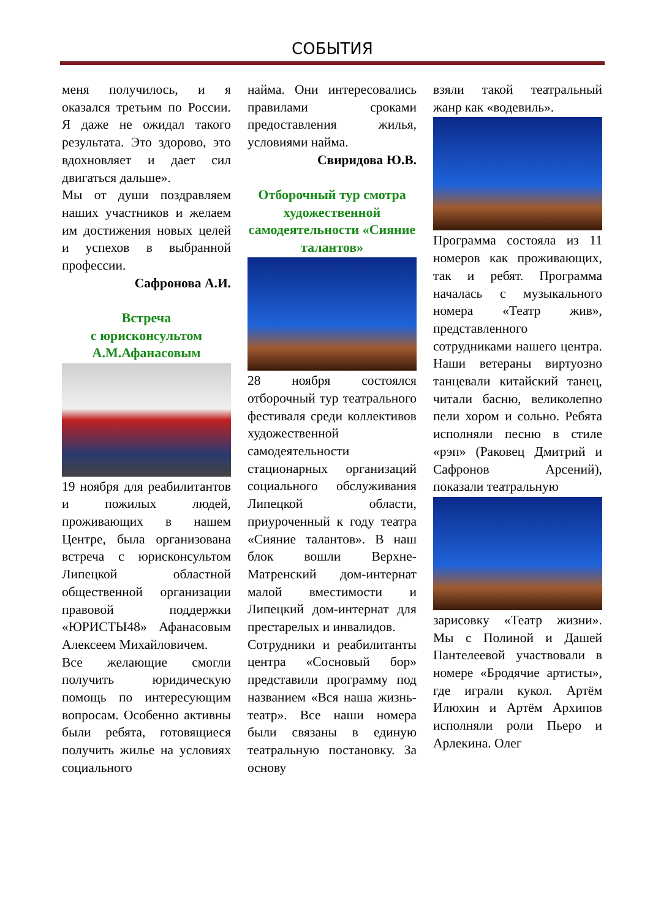СОБЫТИЯ
меня получилось, и я оказался третьим по России. Я даже не ожидал такого результата. Это здорово, это вдохновляет и дает сил двигаться дальше».
Мы от души поздравляем наших участников и желаем им достижения новых целей и успехов в выбранной профессии.
Сафронова А.И.
Встреча
с юрисконсультом
А.М.Афанасовым
19 ноября для реабилитантов и пожилых людей, проживающих в нашем Центре, была организована встреча с юрисконсультом Липецкой областной общественной организации правовой поддержки «ЮРИСТЫ48» Афанасовым Алексеем Михайловичем.
Все желающие смогли получить юридическую помощь по интересующим вопросам. Особенно активны были ребята, готовящиеся получить жилье на условиях социального
найма. Они интересовались правилами сроками предоставления жилья, условиями найма.
Свиридова Ю.В.
Отборочный тур смотра художественной самодеятельности «Сияние талантов»
28 ноября состоялся отборочный тур театрального фестиваля среди коллективов художественной самодеятельности стационарных организаций социального обслуживания Липецкой области, приуроченный к году театра «Сияние талантов». В наш блок вошли Верхне-Матренский дом-интернат малой вместимости и Липецкий дом-интернат для престарелых и инвалидов.
Сотрудники и реабилитанты центра «Сосновый бор» представили программу под названием «Вся наша жизнь-театр». Все наши номера были связаны в единую театральную постановку. За основу
взяли такой театральный жанр как «водевиль».
Программа состояла из 11 номеров как проживающих, так и ребят. Программа началась с музыкального номера «Театр жив», представленного сотрудниками нашего центра. Наши ветераны виртуозно танцевали китайский танец, читали басню, великолепно пели хором и сольно. Ребята исполняли песню в стиле «рэп» (Раковец Дмитрий и Сафронов Арсений), показали театральную
зарисовку «Театр жизни». Мы с Полиной и Дашей Пантелеевой участвовали в номере «Бродячие артисты», где играли кукол. Артём Илюхин и Артём Архипов исполняли роли Пьеро и Арлекина. Олег